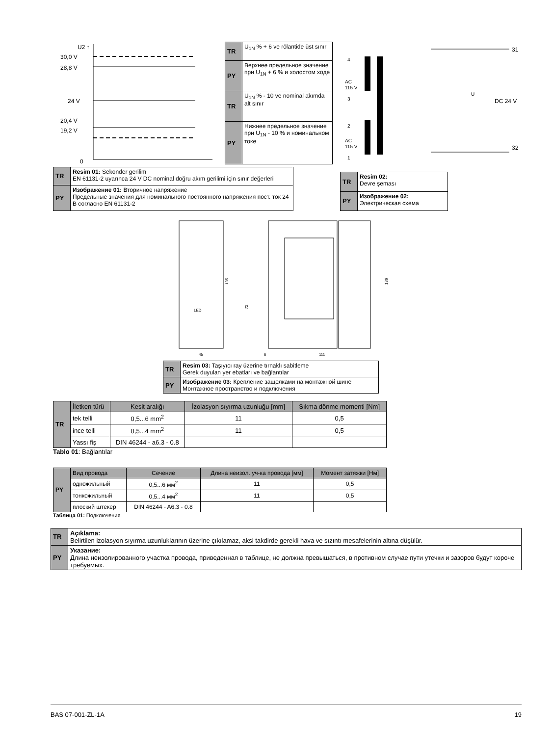U2 ↑
30,0 V
28,8 V
24 V
20,4 V
19,2 V
0
| TR | U<sub>1N</sub> % + 6 ve rölantide üst sınır |
| PY | Верхнее предельное значение при U<sub>1N</sub> + 6 % и холостом ходе |
| TR | U<sub>1N</sub> % - 10 ve nominal akımda alt sınır |
| PY | Нижнее предельное значение при U<sub>1N</sub> - 10 % и номинальном токе |
4
AC
115 V
3
2
AC
115 V
1
U
DC 24 V
31
32
| TR | Resim 01: Sekonder gerilim EN 61131-2 uyarınca 24 V DC nominal doğru akım gerilimi için sınır değerleri |
| PY | Изображение 01: Вторичное напряжение Предельные значения для номинального постоянного напряжения пост. ток 24 В согласно EN 61131-2 |
| TR | Resim 02: Devre şeması |
| PY | Изображение 02: Электрическая схема |
LED
45
135
72
6
111
136
| TR | Resim 03: Taşıyıcı ray üzerine tırnaklı sabitleme Gerek duyulan yer ebatları ve bağlantılar |
| PY | Изображение 03: Крепление защелками на монтажной шине Монтажное пространство и подключения |
| TR | İletken türü | Kesit aralığı | İzolasyon sıyırma uzunluğu [mm] | Sıkma dönme momenti [Nm] |
| | tek telli | 0,5...6 mm<sup>2</sup> | 11 | 0,5 |
| | ince telli | 0,5...4 mm<sup>2</sup> | 11 | 0,5 |
| | Yassı fiş | DIN 46244 - a6.3 - 0.8 | | |
Tablo 01: Bağlantılar
| PY | Вид провода | Сечение | Длина неизол. уч-ка провода [мм] | Момент затяжки [Нм] |
| | одножильный | 0,5...6 мм<sup>2</sup> | 11 | 0,5 |
| | тонкожильный | 0,5...4 мм<sup>2</sup> | 11 | 0,5 |
| | плоский штекер | DIN 46244 - A6.3 - 0.8 | | |
Таблица 01: Подключения
| TR | Açıklama: Belirtilen izolasyon sıyırma uzunluklarının üzerine çıkılamaz, aksi takdirde gerekli hava ve sızıntı mesafelerinin altına düşülür. |
| PY | Указание: Длина неизолированного участка провода, приведенная в таблице, не должна превышаться, в противном случае пути утечки и зазоров будут короче требуемых. |
BAS 07-001-ZL-1A 19